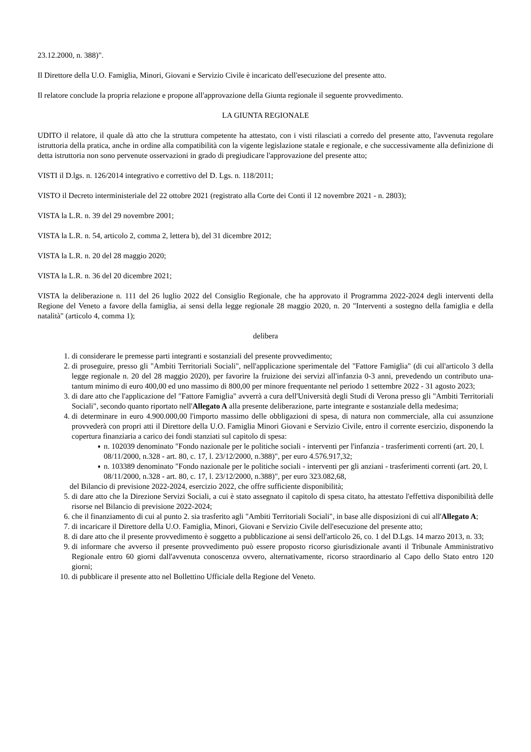23.12.2000, n. 388)".
Il Direttore della U.O. Famiglia, Minori, Giovani e Servizio Civile è incaricato dell'esecuzione del presente atto.
Il relatore conclude la propria relazione e propone all'approvazione della Giunta regionale il seguente provvedimento.
LA GIUNTA REGIONALE
UDITO il relatore, il quale dà atto che la struttura competente ha attestato, con i visti rilasciati a corredo del presente atto, l'avvenuta regolare istruttoria della pratica, anche in ordine alla compatibilità con la vigente legislazione statale e regionale, e che successivamente alla definizione di detta istruttoria non sono pervenute osservazioni in grado di pregiudicare l'approvazione del presente atto;
VISTI il D.lgs. n. 126/2014 integrativo e correttivo del D. Lgs. n. 118/2011;
VISTO il Decreto interministeriale del 22 ottobre 2021 (registrato alla Corte dei Conti il 12 novembre 2021 - n. 2803);
VISTA la L.R. n. 39 del 29 novembre 2001;
VISTA la L.R. n. 54, articolo 2, comma 2, lettera b), del 31 dicembre 2012;
VISTA la L.R. n. 20 del 28 maggio 2020;
VISTA la L.R. n. 36 del 20 dicembre 2021;
VISTA la deliberazione n. 111 del 26 luglio 2022 del Consiglio Regionale, che ha approvato il Programma 2022-2024 degli interventi della Regione del Veneto a favore della famiglia, ai sensi della legge regionale 28 maggio 2020, n. 20 "Interventi a sostegno della famiglia e della natalità" (articolo 4, comma 1);
delibera
1. di considerare le premesse parti integranti e sostanziali del presente provvedimento;
2. di proseguire, presso gli "Ambiti Territoriali Sociali", nell'applicazione sperimentale del "Fattore Famiglia" (di cui all'articolo 3 della legge regionale n. 20 del 28 maggio 2020), per favorire la fruizione dei servizi all'infanzia 0-3 anni, prevedendo un contributo una-tantum minimo di euro 400,00 ed uno massimo di 800,00 per minore frequentante nel periodo 1 settembre 2022 - 31 agosto 2023;
3. di dare atto che l'applicazione del "Fattore Famiglia" avverrà a cura dell'Università degli Studi di Verona presso gli "Ambiti Territoriali Sociali", secondo quanto riportato nell'Allegato A alla presente deliberazione, parte integrante e sostanziale della medesima;
4. di determinare in euro 4.900.000,00 l'importo massimo delle obbligazioni di spesa, di natura non commerciale, alla cui assunzione provvederà con propri atti il Direttore della U.O. Famiglia Minori Giovani e Servizio Civile, entro il corrente esercizio, disponendo la copertura finanziaria a carico dei fondi stanziati sul capitolo di spesa:
♦ n. 102039 denominato "Fondo nazionale per le politiche sociali - interventi per l'infanzia - trasferimenti correnti (art. 20, l. 08/11/2000, n.328 - art. 80, c. 17, l. 23/12/2000, n.388)", per euro 4.576.917,32;
♦ n. 103389 denominato "Fondo nazionale per le politiche sociali - interventi per gli anziani - trasferimenti correnti (art. 20, l. 08/11/2000, n.328 - art. 80, c. 17, l. 23/12/2000, n.388)", per euro 323.082,68,
del Bilancio di previsione 2022-2024, esercizio 2022, che offre sufficiente disponibilità;
5. di dare atto che la Direzione Servizi Sociali, a cui è stato assegnato il capitolo di spesa citato, ha attestato l'effettiva disponibilità delle risorse nel Bilancio di previsione 2022-2024;
6. che il finanziamento di cui al punto 2. sia trasferito agli "Ambiti Territoriali Sociali", in base alle disposizioni di cui all'Allegato A;
7. di incaricare il Direttore della U.O. Famiglia, Minori, Giovani e Servizio Civile dell'esecuzione del presente atto;
8. di dare atto che il presente provvedimento è soggetto a pubblicazione ai sensi dell'articolo 26, co. 1 del D.Lgs. 14 marzo 2013, n. 33;
9. di informare che avverso il presente provvedimento può essere proposto ricorso giurisdizionale avanti il Tribunale Amministrativo Regionale entro 60 giorni dall'avvenuta conoscenza ovvero, alternativamente, ricorso straordinario al Capo dello Stato entro 120 giorni;
10. di pubblicare il presente atto nel Bollettino Ufficiale della Regione del Veneto.